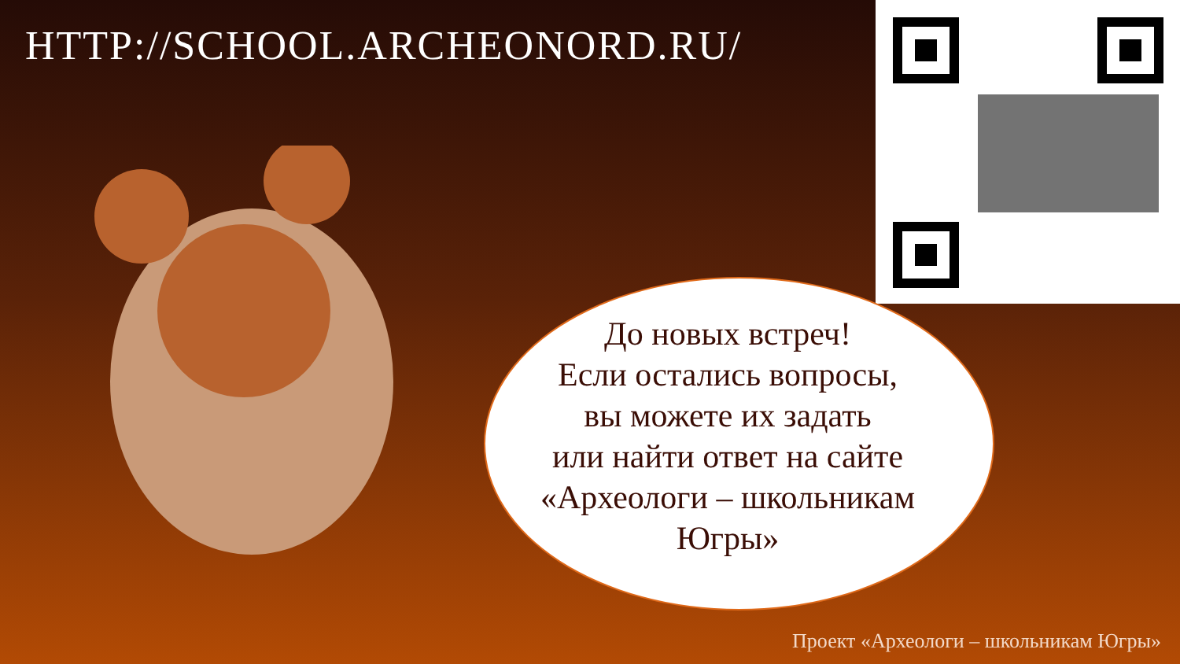HTTP://SCHOOL.ARCHEONORD.RU/
До новых встреч!
Если остались вопросы,
вы можете их задать
или найти ответ на сайте
«Археологи – школьникам
Югры»
Проект «Археологи – школьникам Югры»